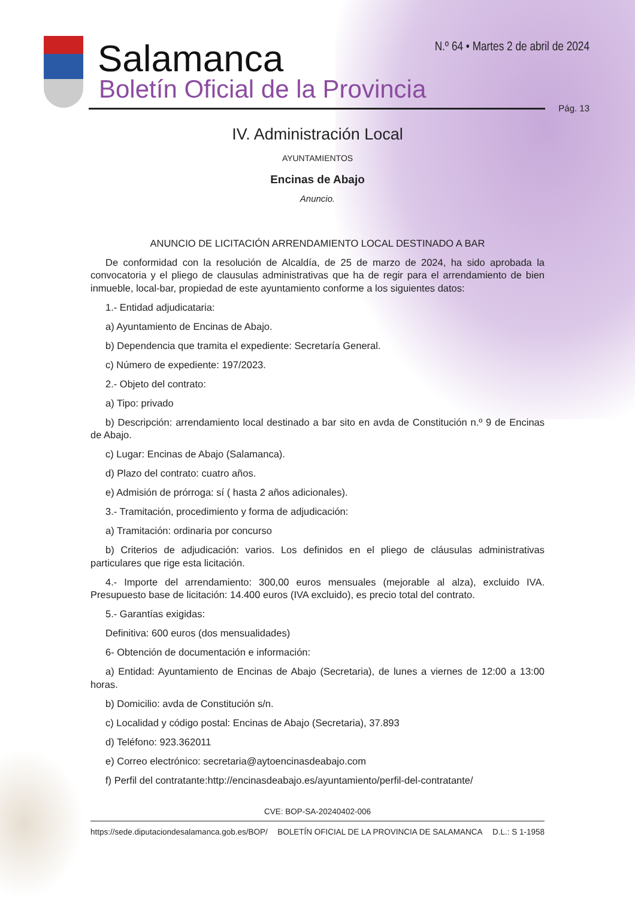Salamanca
Boletín Oficial de la Provincia
N.º 64 • Martes 2 de abril de 2024
Pág. 13
IV. Administración Local
AYUNTAMIENTOS
Encinas de Abajo
Anuncio.
ANUNCIO DE LICITACIÓN ARRENDAMIENTO LOCAL DESTINADO A BAR
De conformidad con la resolución de Alcaldía, de 25 de marzo de 2024, ha sido aprobada la convocatoria y el pliego de clausulas administrativas que ha de regir para el arrendamiento de bien inmueble, local-bar, propiedad de este ayuntamiento conforme a los siguientes datos:
1.- Entidad adjudicataria:
a) Ayuntamiento de Encinas de Abajo.
b) Dependencia que tramita el expediente: Secretaría General.
c) Número de expediente: 197/2023.
2.- Objeto del contrato:
a) Tipo: privado
b) Descripción: arrendamiento local destinado a bar sito en avda de Constitución n.º 9 de Encinas de Abajo.
c) Lugar: Encinas de Abajo (Salamanca).
d) Plazo del contrato: cuatro años.
e) Admisión de prórroga: sí ( hasta 2 años adicionales).
3.- Tramitación, procedimiento y forma de adjudicación:
a) Tramitación: ordinaria por concurso
b) Criterios de adjudicación: varios. Los definidos en el pliego de cláusulas administrativas particulares que rige esta licitación.
4.- Importe del arrendamiento: 300,00 euros mensuales (mejorable al alza), excluido IVA. Presupuesto base de licitación: 14.400 euros (IVA excluido), es precio total del contrato.
5.- Garantías exigidas:
Definitiva: 600 euros (dos mensualidades)
6- Obtención de documentación e información:
a) Entidad: Ayuntamiento de Encinas de Abajo (Secretaria), de lunes a viernes de 12:00 a 13:00 horas.
b) Domicilio: avda de Constitución s/n.
c) Localidad y código postal: Encinas de Abajo (Secretaria), 37.893
d) Teléfono: 923.362011
e) Correo electrónico: secretaria@aytoencinasdeabajo.com
f) Perfil del contratante:http://encinasdeabajo.es/ayuntamiento/perfil-del-contratante/
CVE: BOP-SA-20240402-006
https://sede.diputaciondesalamanca.gob.es/BOP/ BOLETÍN OFICIAL DE LA PROVINCIA DE SALAMANCA D.L.: S 1-1958